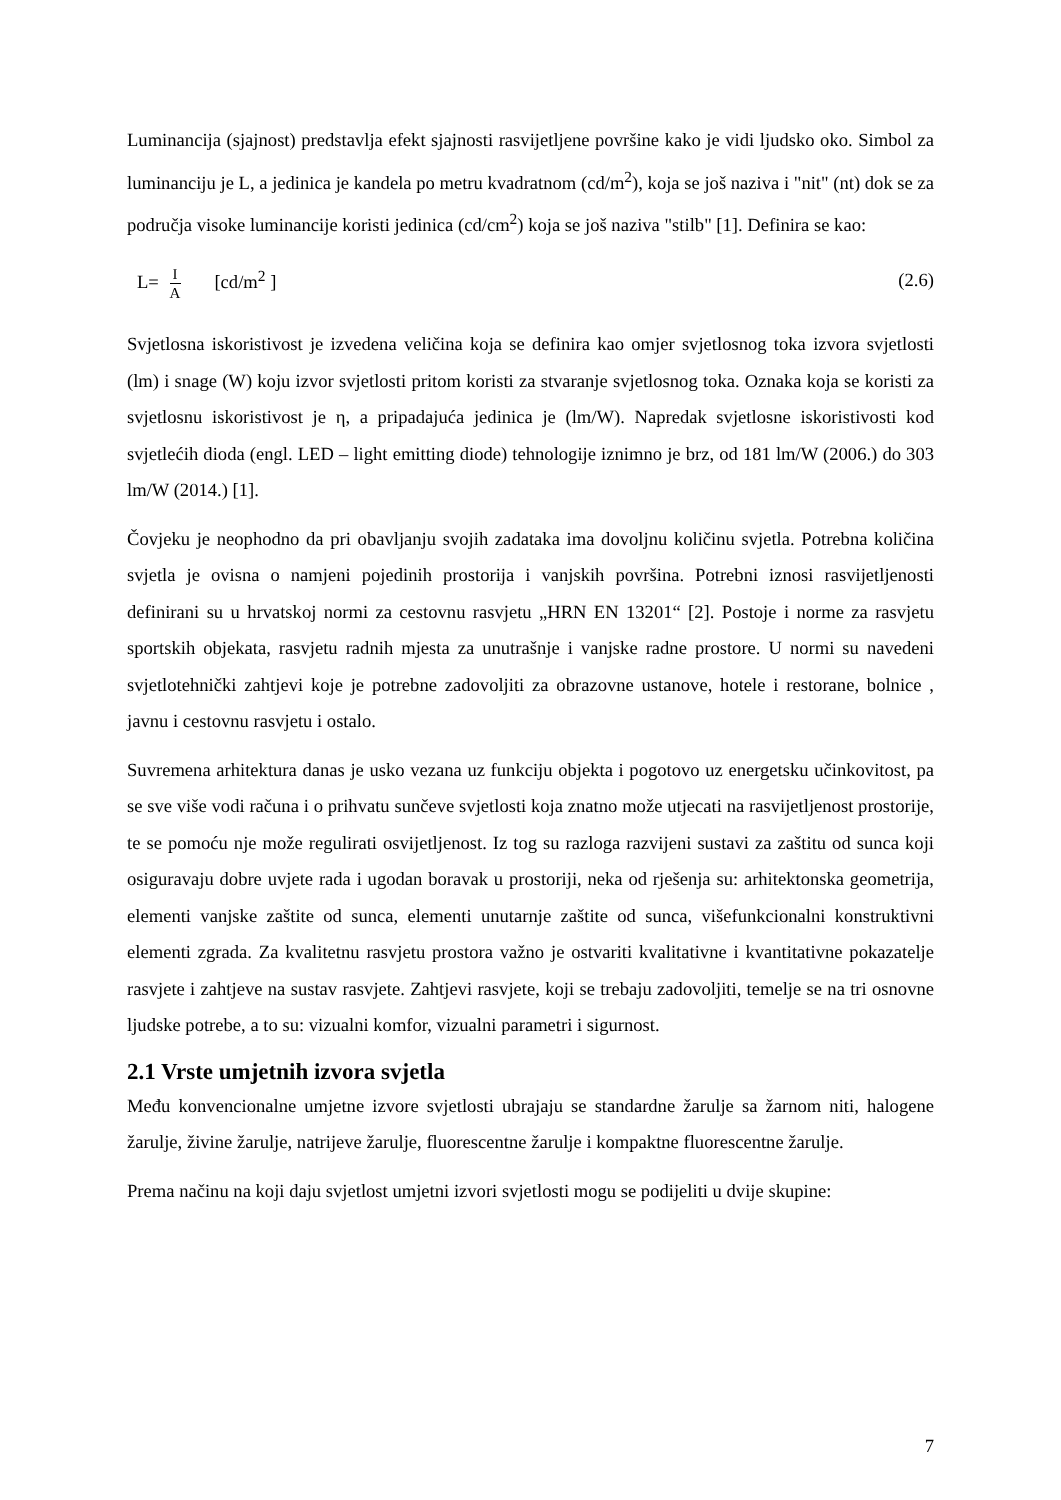Luminancija (sjajnost) predstavlja efekt sjajnosti rasvijetljene površine kako je vidi ljudsko oko. Simbol za luminanciju je L, a jedinica je kandela po metru kvadratnom (cd/m<sup>2</sup>), koja se još naziva i "nit" (nt) dok se za područja visoke luminancije koristi jedinica (cd/cm<sup>2</sup>) koja se još naziva "stilb" [1]. Definira se kao:
L= I A [cd/m<sup>2</sup> ] (2.6)
Svjetlosna iskoristivost je izvedena veličina koja se definira kao omjer svjetlosnog toka izvora svjetlosti (lm) i snage (W) koju izvor svjetlosti pritom koristi za stvaranje svjetlosnog toka. Oznaka koja se koristi za svjetlosnu iskoristivost je η, a pripadajuća jedinica je (lm/W). Napredak svjetlosne iskoristivosti kod svjetlećih dioda (engl. LED – light emitting diode) tehnologije iznimno je brz, od 181 lm/W (2006.) do 303 lm/W (2014.) [1].
Čovjeku je neophodno da pri obavljanju svojih zadataka ima dovoljnu količinu svjetla. Potrebna količina svjetla je ovisna o namjeni pojedinih prostorija i vanjskih površina. Potrebni iznosi rasvijetljenosti definirani su u hrvatskoj normi za cestovnu rasvjetu „HRN EN 13201“ [2]. Postoje i norme za rasvjetu sportskih objekata, rasvjetu radnih mjesta za unutrašnje i vanjske radne prostore. U normi su navedeni svjetlotehnički zahtjevi koje je potrebne zadovoljiti za obrazovne ustanove, hotele i restorane, bolnice , javnu i cestovnu rasvjetu i ostalo.
Suvremena arhitektura danas je usko vezana uz funkciju objekta i pogotovo uz energetsku učinkovitost, pa se sve više vodi računa i o prihvatu sunčeve svjetlosti koja znatno može utjecati na rasvijetljenost prostorije, te se pomoću nje može regulirati osvijetljenost. Iz tog su razloga razvijeni sustavi za zaštitu od sunca koji osiguravaju dobre uvjete rada i ugodan boravak u prostoriji, neka od rješenja su: arhitektonska geometrija, elementi vanjske zaštite od sunca, elementi unutarnje zaštite od sunca, višefunkcionalni konstruktivni elementi zgrada. Za kvalitetnu rasvjetu prostora važno je ostvariti kvalitativne i kvantitativne pokazatelje rasvjete i zahtjeve na sustav rasvjete. Zahtjevi rasvjete, koji se trebaju zadovoljiti, temelje se na tri osnovne ljudske potrebe, a to su: vizualni komfor, vizualni parametri i sigurnost.
2.1 Vrste umjetnih izvora svjetla
Među konvencionalne umjetne izvore svjetlosti ubrajaju se standardne žarulje sa žarnom niti, halogene žarulje, živine žarulje, natrijeve žarulje, fluorescentne žarulje i kompaktne fluorescentne žarulje.
Prema načinu na koji daju svjetlost umjetni izvori svjetlosti mogu se podijeliti u dvije skupine:
7